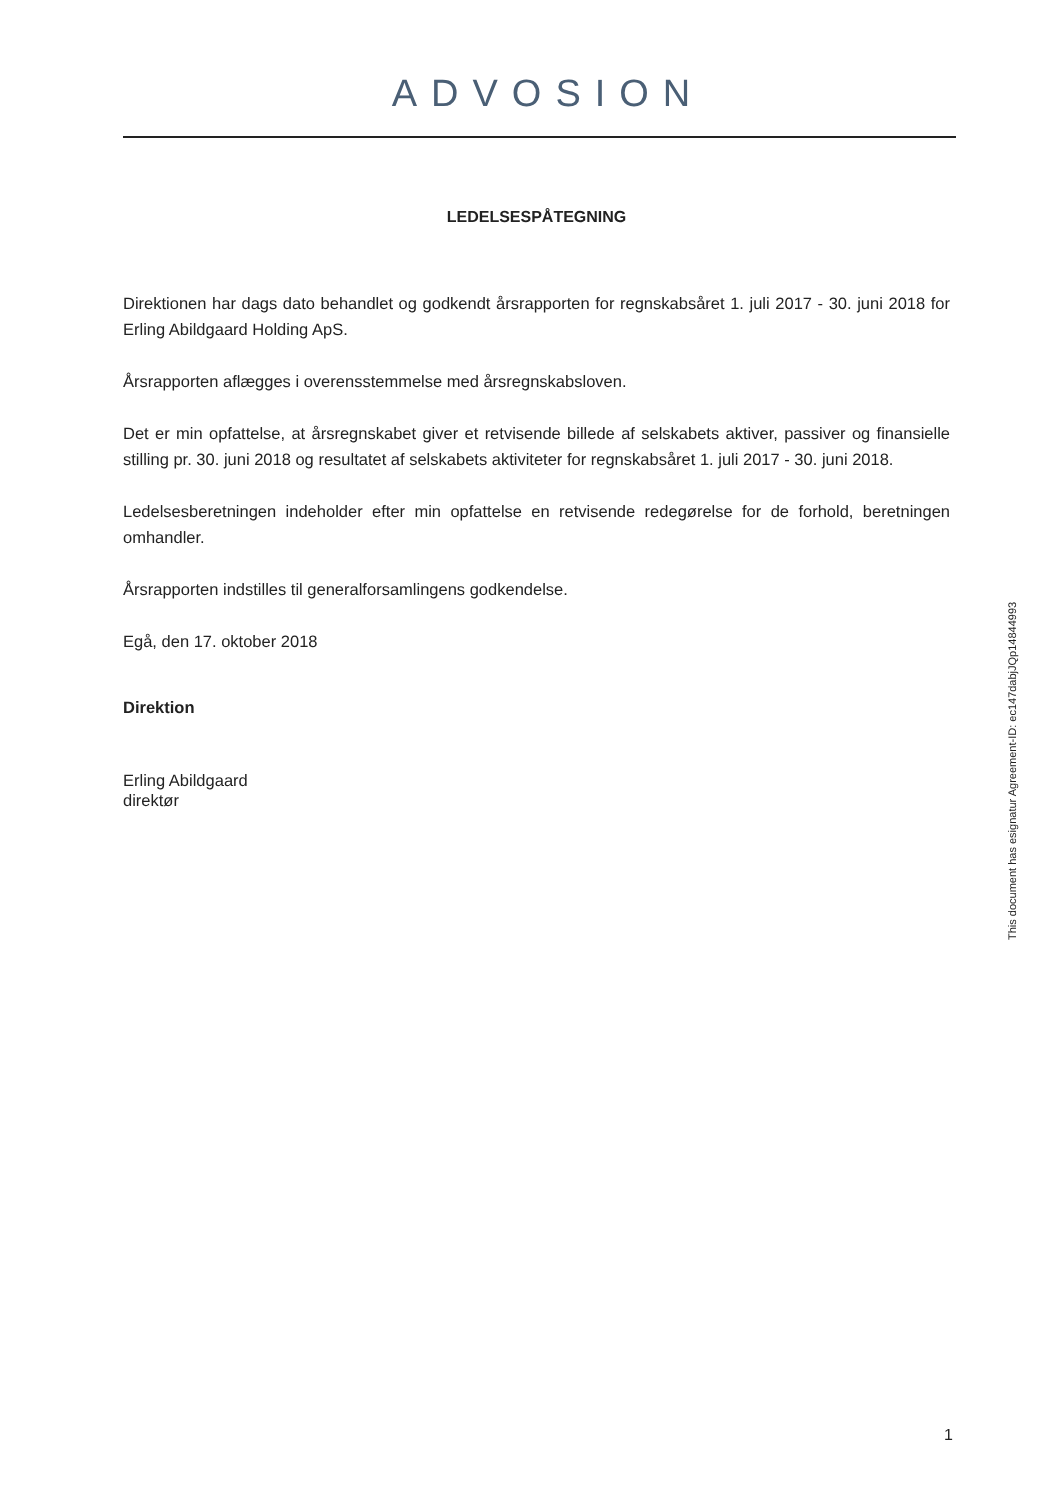ADVOSION
LEDELSESPÅTEGNING
Direktionen har dags dato behandlet og godkendt årsrapporten for regnskabsåret 1. juli 2017 - 30. juni 2018 for Erling Abildgaard Holding ApS.
Årsrapporten aflægges i overensstemmelse med årsregnskabsloven.
Det er min opfattelse, at årsregnskabet giver et retvisende billede af selskabets aktiver, passiver og finansielle stilling pr. 30. juni 2018 og resultatet af selskabets aktiviteter for regnskabsåret 1. juli 2017 - 30. juni 2018.
Ledelsesberetningen indeholder efter min opfattelse en retvisende redegørelse for de forhold, beretningen omhandler.
Årsrapporten indstilles til generalforsamlingens godkendelse.
Egå, den 17. oktober 2018
Direktion
Erling Abildgaard
direktør
This document has esignatur Agreement-ID: ec147dabjJQp14844993
1